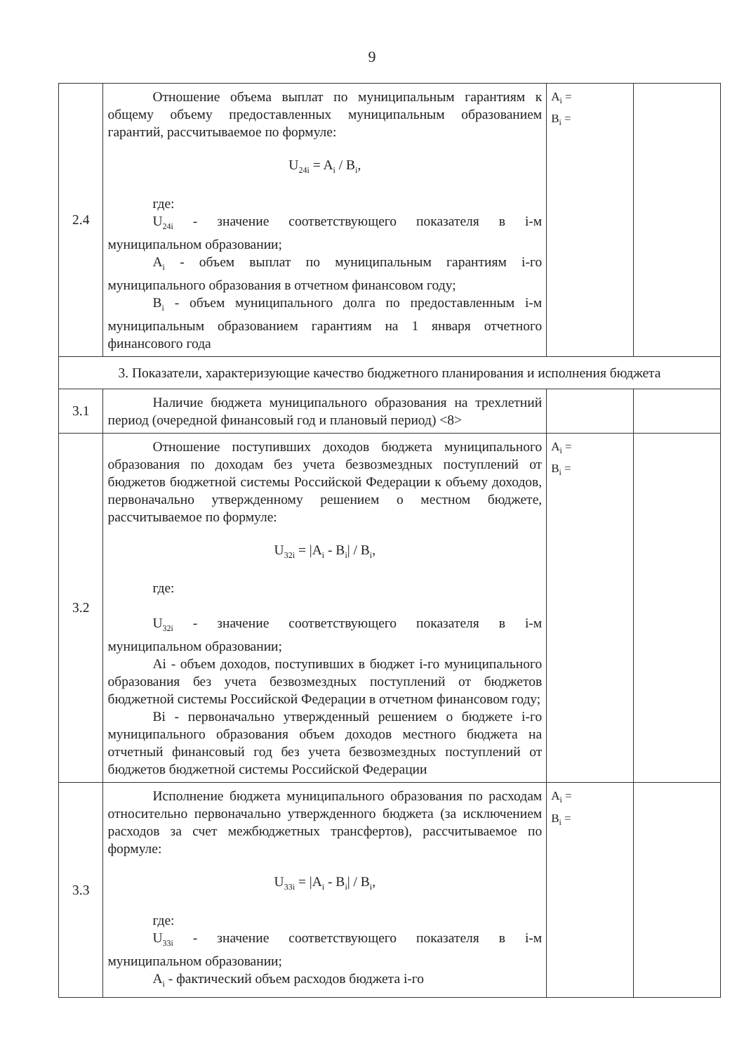9
| 2.4 | Отношение объема выплат по муниципальным гарантиям к общему объему предоставленных муниципальным образованием гарантий, рассчитываемое по формуле: U<sub>24i</sub> = A<sub>i</sub> / B<sub>i</sub>, где: U<sub>24i</sub> - значение соответствующего показателя в i-м муниципальном образовании; A<sub>i</sub> - объем выплат по муниципальным гарантиям i-го муниципального образования в отчетном финансовом году; B<sub>i</sub> - объем муниципального долга по предоставленным i-м муниципальным образованием гарантиям на 1 января отчетного финансового года | A<sub>i</sub> = B<sub>i</sub> = | |
| 3. Показатели, характеризующие качество бюджетного планирования и исполнения бюджета | | | |
| 3.1 | Наличие бюджета муниципального образования на трехлетний период (очередной финансовый год и плановый период) <8> | | |
| 3.2 | Отношение поступивших доходов бюджета муниципального образования по доходам без учета безвозмездных поступлений от бюджетов бюджетной системы Российской Федерации к объему доходов, первоначально утвержденному решением о местном бюджете, рассчитываемое по формуле: U<sub>32i</sub> = /A<sub>i</sub> - B<sub>i</sub>/ / B<sub>i</sub>, где: U<sub>32i</sub> - значение соответствующего показателя в i-м муниципальном образовании; Ai - объем доходов, поступивших в бюджет i-го муниципального образования без учета безвозмездных поступлений от бюджетов бюджетной системы Российской Федерации в отчетном финансовом году; Bi - первоначально утвержденный решением о бюджете i-го муниципального образования объем доходов местного бюджета на отчетный финансовый год без учета безвозмездных поступлений от бюджетов бюджетной системы Российской Федерации | A<sub>i</sub> = B<sub>i</sub> = | |
| 3.3 | Исполнение бюджета муниципального образования по расходам относительно первоначально утвержденного бюджета (за исключением расходов за счет межбюджетных трансфертов), рассчитываемое по формуле: U<sub>33i</sub> = /A<sub>i</sub> - B<sub>i</sub>/ / B<sub>i</sub>, где: U<sub>33i</sub> - значение соответствующего показателя в i-м муниципальном образовании; A<sub>i</sub> - фактический объем расходов бюджета i-го | A<sub>i</sub> = B<sub>i</sub> = | |